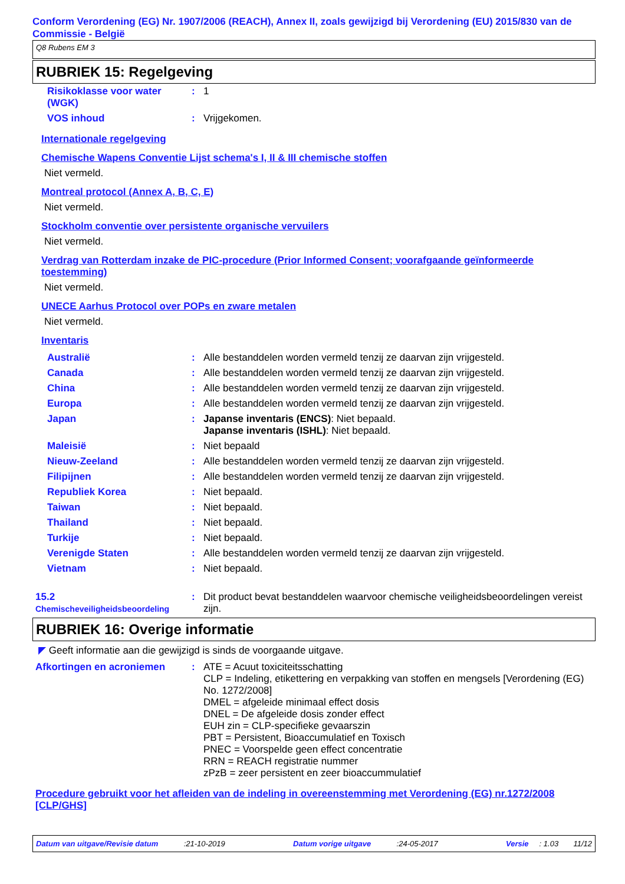Conform Verordening (EG) Nr. 1907/2006 (REACH), Annex II, zoals gewijzigd bij Verordening (EU) 2015/830 van de Commissie - België
Q8 Rubens EM 3
RUBRIEK 15: Regelgeving
| Risikoklasse voor water (WGK) | : | 1 |
| VOS inhoud | : | Vrijgekomen. |
Internationale regelgeving
Chemische Wapens Conventie Lijst schema's I, II & III chemische stoffen
Niet vermeld.
Montreal protocol (Annex A, B, C, E)
Niet vermeld.
Stockholm conventie over persistente organische vervuilers
Niet vermeld.
Verdrag van Rotterdam inzake de PIC-procedure (Prior Informed Consent; voorafgaande geïnformeerde toestemming)
Niet vermeld.
UNECE Aarhus Protocol over POPs en zware metalen
Niet vermeld.
Inventaris
| Australië | : | Alle bestanddelen worden vermeld tenzij ze daarvan zijn vrijgesteld. |
| Canada | : | Alle bestanddelen worden vermeld tenzij ze daarvan zijn vrijgesteld. |
| China | : | Alle bestanddelen worden vermeld tenzij ze daarvan zijn vrijgesteld. |
| Europa | : | Alle bestanddelen worden vermeld tenzij ze daarvan zijn vrijgesteld. |
| Japan | : | Japanse inventaris (ENCS) : Niet bepaald. Japanse inventaris (ISHL) : Niet bepaald. |
| Maleisië | : | Niet bepaald |
| Nieuw-Zeeland | : | Alle bestanddelen worden vermeld tenzij ze daarvan zijn vrijgesteld. |
| Filipijnen | : | Alle bestanddelen worden vermeld tenzij ze daarvan zijn vrijgesteld. |
| Republiek Korea | : | Niet bepaald. |
| Taiwan | : | Niet bepaald. |
| Thailand | : | Niet bepaald. |
| Turkije | : | Niet bepaald. |
| Verenigde Staten | : | Alle bestanddelen worden vermeld tenzij ze daarvan zijn vrijgesteld. |
| Vietnam | : | Niet bepaald. |
| 15.2 Chemischeveiligheidsbeoordeling | : | Dit product bevat bestanddelen waarvoor chemische veiligheidsbeoordelingen vereist zijn. |
RUBRIEK 16: Overige informatie
◤ Geeft informatie aan die gewijzigd is sinds de voorgaande uitgave.
| Afkortingen en acroniemen | : | ATE = Acuut toxiciteitsschatting CLP = Indeling, etikettering en verpakking van stoffen en mengsels [Verordening (EG) No. 1272/2008] DMEL = afgeleide minimaal effect dosis DNEL = De afgeleide dosis zonder effect EUH zin = CLP-specifieke gevaarszin PBT = Persistent, Bioaccumulatief en Toxisch PNEC = Voorspelde geen effect concentratie RRN = REACH registratie nummer zPzB = zeer persistent en zeer bioaccummulatief |
Procedure gebruikt voor het afleiden van de indeling in overeenstemming met Verordening (EG) nr.1272/2008 [CLP/GHS]
Datum van uitgave/Revisie datum :21-10-2019 Datum vorige uitgave :24-05-2017 Versie : 1.03 11/12